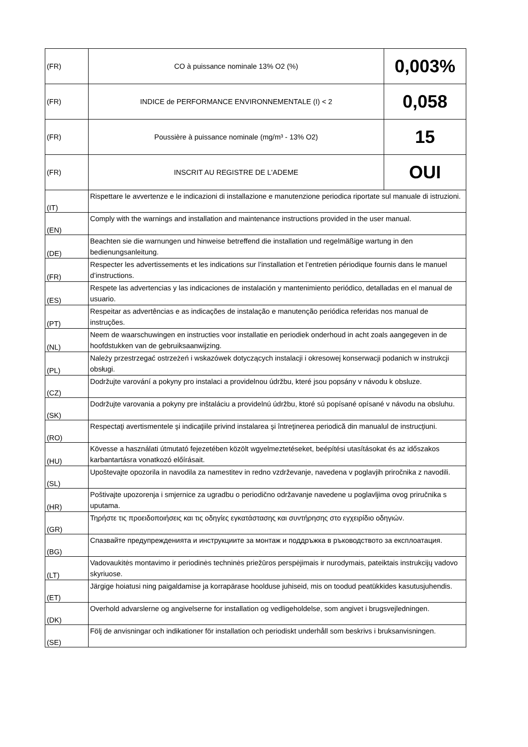| (FR) | CO à puissance nominale 13% O2 (%) | 0,003% |
| (FR) | INDICE de PERFORMANCE ENVIRONNEMENTALE (I) < 2 | 0,058 |
| (FR) | Poussière à puissance nominale (mg/m³ - 13% O2) | 15 |
| (FR) | INSCRIT AU REGISTRE DE L'ADEME | OUI |
| (IT) | Rispettare le avvertenze e le indicazioni di installazione e manutenzione periodica riportate sul manuale di istruzioni. | |
| (EN) | Comply with the warnings and installation and maintenance instructions provided in the user manual. | |
| (DE) | Beachten sie die warnungen und hinweise betreffend die installation und regelmäßige wartung in den bedienungsanleitung. | |
| (FR) | Respecter les advertissements et les indications sur l’installation et l’entretien périodique fournis dans le manuel d’instructions. | |
| (ES) | Respete las advertencias y las indicaciones de instalación y mantenimiento periódico, detalladas en el manual de usuario. | |
| (PT) | Respeitar as advertências e as indicações de instalação e manutenção periódica referidas nos manual de instruções. | |
| (NL) | Neem de waarschuwingen en instructies voor installatie en periodiek onderhoud in acht zoals aangegeven in de hoofdstukken van de gebruiksaanwijzing. | |
| (PL) | Należy przestrzegać ostrzeżeń i wskazówek dotyczących instalacji i okresowej konserwacji podanich w instrukcji obsługi. | |
| (CZ) | Dodržujte varování a pokyny pro instalaci a providelnou údržbu, které jsou popsány v návodu k obsluze. | |
| (SK) | Dodržujte varovania a pokyny pre inštaláciu a providelnú údržbu, ktoré sú popísané opísané v návodu na obsluhu. | |
| (RO) | Respectaţi avertismentele şi indicaţiile privind instalarea şi întreţinerea periodică din manualul de instrucţiuni. | |
| (HU) | Kövesse a használati útmutató fejezetében közölt wgyelmeztetéseket, beépítési utasításokat és az időszakos karbantartásra vonatkozó előírásait. | |
| (SL) | Upoštevajte opozorila in navodila za namestitev in redno vzdrževanje, navedena v poglavjih priročnika z navodili. | |
| (HR) | Poštivajte upozorenja i smjernice za ugradbu o periodično održavanje navedene u poglavljima ovog priručnika s uputama. | |
| (GR) | Τηρήστε τις προειδοποιήσεις και τις οδηγίες εγκατάστασης και συντήρησης στο εγχειρίδιο οδηγιών. | |
| (BG) | Спазвайте предупрежденията и инструкциите за монтаж и поддръжка в ръководството за експлоатация. | |
| (LT) | Vadovaukitės montavimo ir periodinės techninės priežūros perspėjimais ir nurodymais, pateiktais instrukcijų vadovo skyriuose. | |
| (ET) | Järgige hoiatusi ning paigaldamise ja korrapärase hoolduse juhiseid, mis on toodud peatükkides kasutusjuhendis. | |
| (DK) | Overhold advarslerne og angivelserne for installation og vedligeholdelse, som angivet i brugsvejledningen. | |
| (SE) | Följ de anvisningar och indikationer för installation och periodiskt underhåll som beskrivs i bruksanvisningen. | |